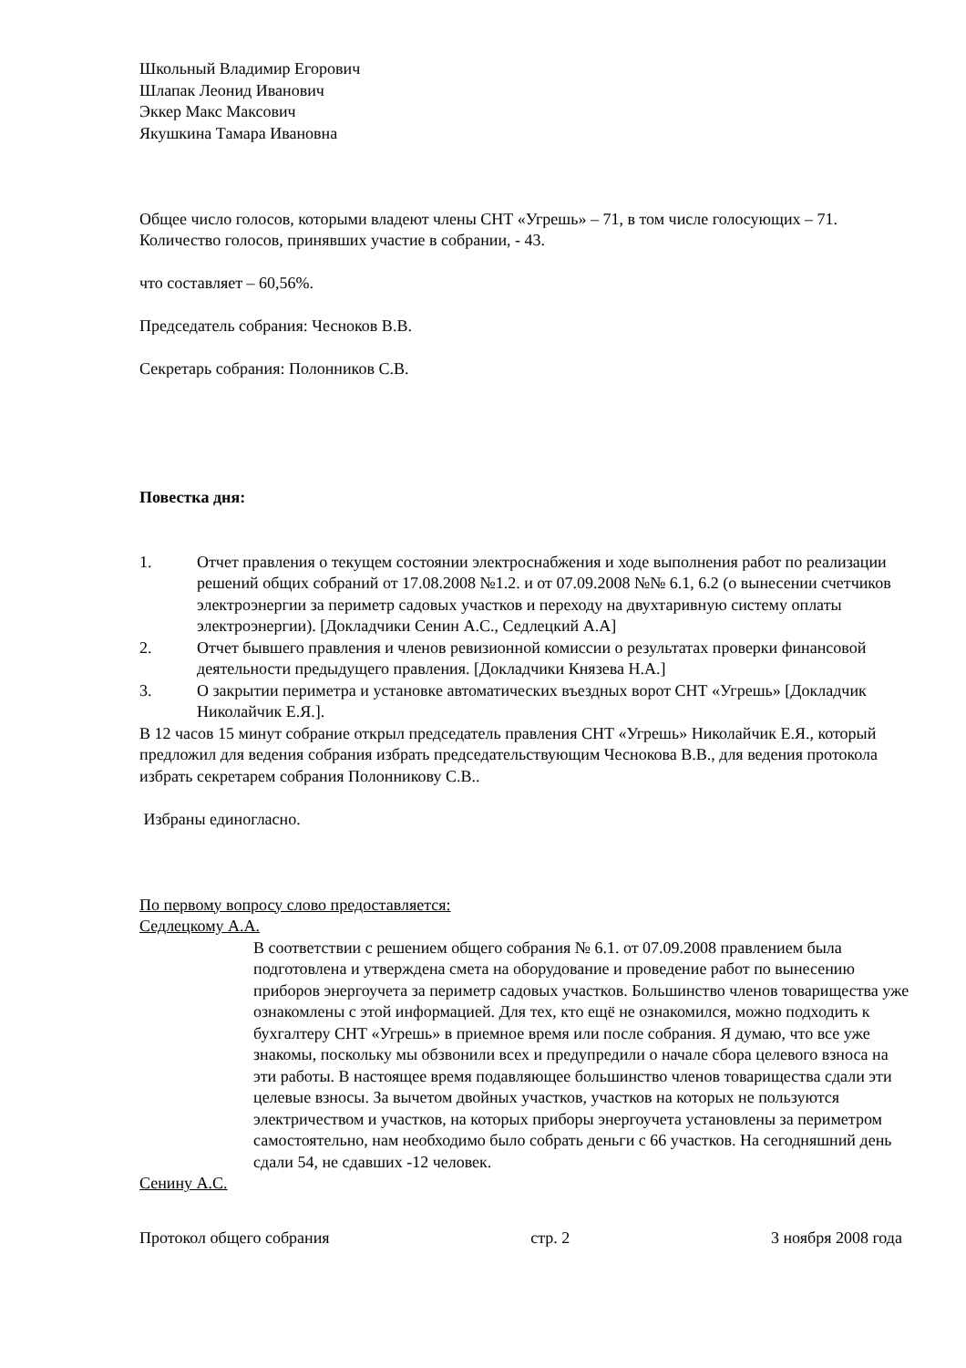Школьный Владимир Егорович
Шлапак Леонид Иванович
Эккер Макс Максович
Якушкина Тамара Ивановна
Общее число голосов, которыми владеют члены СНТ «Угрешь» – 71, в том числе голосующих – 71.
Количество голосов, принявших участие в собрании, - 43.
что составляет – 60,56%.
Председатель собрания: Чесноков В.В.
Секретарь собрания: Полонников С.В.
Повестка дня:
1. Отчет правления о текущем состоянии электроснабжения и ходе выполнения работ по реализации решений общих собраний от 17.08.2008 №1.2. и от 07.09.2008 №№ 6.1, 6.2 (о вынесении счетчиков электроэнергии за периметр садовых участков и переходу на двухтаривную систему оплаты электроэнергии). [Докладчики Сенин А.С., Седлецкий А.А]
2. Отчет бывшего правления и членов ревизионной комиссии о результатах проверки финансовой деятельности предыдущего правления. [Докладчики Князева Н.А.]
3. О закрытии периметра и установке автоматических въездных ворот СНТ «Угрешь» [Докладчик Николайчик Е.Я.].
В 12 часов 15 минут собрание открыл председатель правления СНТ «Угрешь» Николайчик Е.Я., который предложил для ведения собрания избрать председательствующим Чеснокова В.В., для ведения протокола избрать секретарем собрания Полонникову С.В..
Избраны единогласно.
По первому вопросу слово предоставляется:
Седлецкому А.А.
В соответствии с решением общего собрания № 6.1. от 07.09.2008 правлением была подготовлена и утверждена смета на оборудование и проведение работ по вынесению приборов энергоучета за периметр садовых участков. Большинство членов товарищества уже ознакомлены с этой информацией. Для тех, кто ещё не ознакомился, можно подходить к бухгалтеру СНТ «Угрешь» в приемное время или после собрания. Я думаю, что все уже знакомы, поскольку мы обзвонили всех и предупредили о начале сбора целевого взноса на эти работы. В настоящее время подавляющее большинство членов товарищества сдали эти целевые взносы. За вычетом двойных участков, участков на которых не пользуются электричеством и участков, на которых приборы энергоучета установлены за периметром самостоятельно, нам необходимо было собрать деньги с 66 участков. На сегодняшний день сдали 54, не сдавших -12 человек.
Сенину А.С.
Протокол общего собрания стр. 2 3 ноября 2008 года